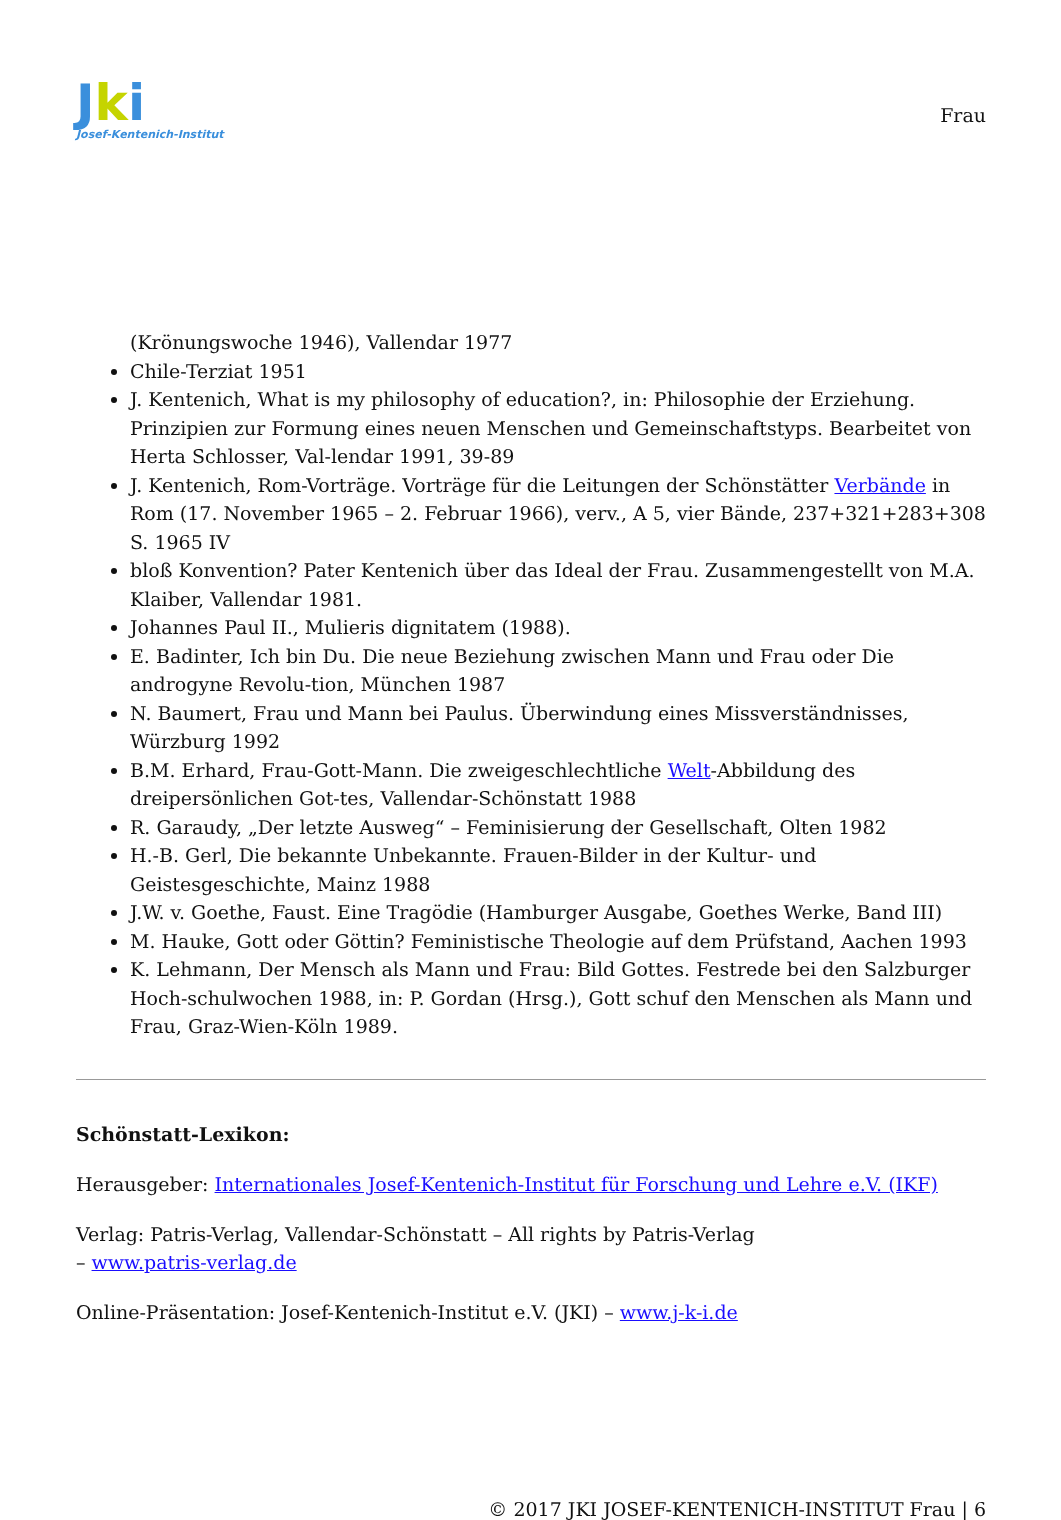Jki
Josef-Kentenich-Institut
Frau
(Krönungswoche 1946), Vallendar 1977
Chile-Terziat 1951
J. Kentenich, What is my philosophy of education?, in: Philosophie der Erziehung. Prinzipien zur Formung eines neuen Menschen und Gemeinschaftstyps. Bearbeitet von Herta Schlosser, Val-lendar 1991, 39-89
J. Kentenich, Rom-Vorträge. Vorträge für die Leitungen der Schönstätter Verbände in Rom (17. November 1965 – 2. Februar 1966), verv., A 5, vier Bände, 237+321+283+308 S. 1965 IV
bloß Konvention? Pater Kentenich über das Ideal der Frau. Zusammengestellt von M.A. Klaiber, Vallendar 1981.
Johannes Paul II., Mulieris dignitatem (1988).
E. Badinter, Ich bin Du. Die neue Beziehung zwischen Mann und Frau oder Die androgyne Revolu-tion, München 1987
N. Baumert, Frau und Mann bei Paulus. Überwindung eines Missverständnisses, Würzburg 1992
B.M. Erhard, Frau-Gott-Mann. Die zweigeschlechtliche Welt-Abbildung des dreipersönlichen Got-tes, Vallendar-Schönstatt 1988
R. Garaudy, „Der letzte Ausweg“ – Feminisierung der Gesellschaft, Olten 1982
H.-B. Gerl, Die bekannte Unbekannte. Frauen-Bilder in der Kultur- und Geistesgeschichte, Mainz 1988
J.W. v. Goethe, Faust. Eine Tragödie (Hamburger Ausgabe, Goethes Werke, Band III)
M. Hauke, Gott oder Göttin? Feministische Theologie auf dem Prüfstand, Aachen 1993
K. Lehmann, Der Mensch als Mann und Frau: Bild Gottes. Festrede bei den Salzburger Hoch-schulwochen 1988, in: P. Gordan (Hrsg.), Gott schuf den Menschen als Mann und Frau, Graz-Wien-Köln 1989.
Schönstatt-Lexikon:
Herausgeber: Internationales Josef-Kentenich-Institut für Forschung und Lehre e.V. (IKF)
Verlag: Patris-Verlag, Vallendar-Schönstatt – All rights by Patris-Verlag
– www.patris-verlag.de
Online-Präsentation: Josef-Kentenich-Institut e.V. (JKI) – www.j-k-i.de
© 2017 JKI JOSEF-KENTENICH-INSTITUT Frau | 6